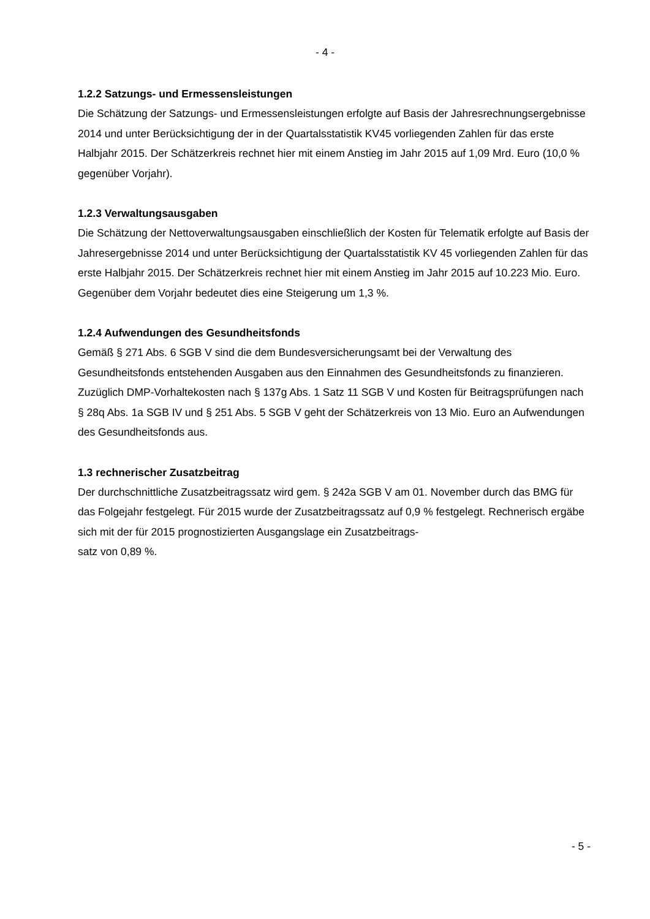- 4 -
1.2.2 Satzungs- und Ermessensleistungen
Die Schätzung der Satzungs- und Ermessensleistungen erfolgte auf Basis der Jahresrechnungsergebnisse 2014 und unter Berücksichtigung der in der Quartalsstatistik KV45 vorliegenden Zahlen für das erste Halbjahr 2015. Der Schätzerkreis rechnet hier mit einem Anstieg im Jahr 2015 auf 1,09 Mrd. Euro (10,0 % gegenüber Vorjahr).
1.2.3 Verwaltungsausgaben
Die Schätzung der Nettoverwaltungsausgaben einschließlich der Kosten für Telematik erfolgte auf Basis der Jahresergebnisse 2014 und unter Berücksichtigung der Quartalsstatistik KV 45 vorliegenden Zahlen für das erste Halbjahr 2015. Der Schätzerkreis rechnet hier mit einem Anstieg im Jahr 2015 auf 10.223 Mio. Euro. Gegenüber dem Vorjahr bedeutet dies eine Steigerung um 1,3 %.
1.2.4 Aufwendungen des Gesundheitsfonds
Gemäß § 271 Abs. 6 SGB V sind die dem Bundesversicherungsamt bei der Verwaltung des Gesundheitsfonds entstehenden Ausgaben aus den Einnahmen des Gesundheitsfonds zu finanzieren. Zuzüglich DMP-Vorhaltekosten nach § 137g Abs. 1 Satz 11 SGB V und Kosten für Beitragsprüfungen nach § 28q Abs. 1a SGB IV und § 251 Abs. 5 SGB V geht der Schätzerkreis von 13 Mio. Euro an Aufwendungen des Gesundheitsfonds aus.
1.3 rechnerischer Zusatzbeitrag
Der durchschnittliche Zusatzbeitragssatz wird gem. § 242a SGB V am 01. November durch das BMG für das Folgejahr festgelegt. Für 2015 wurde der Zusatzbeitragssatz auf 0,9 % festgelegt. Rechnerisch ergäbe sich mit der für 2015 prognostizierten Ausgangslage ein Zusatzbeitrags-
satz von 0,89 %.
- 5 -